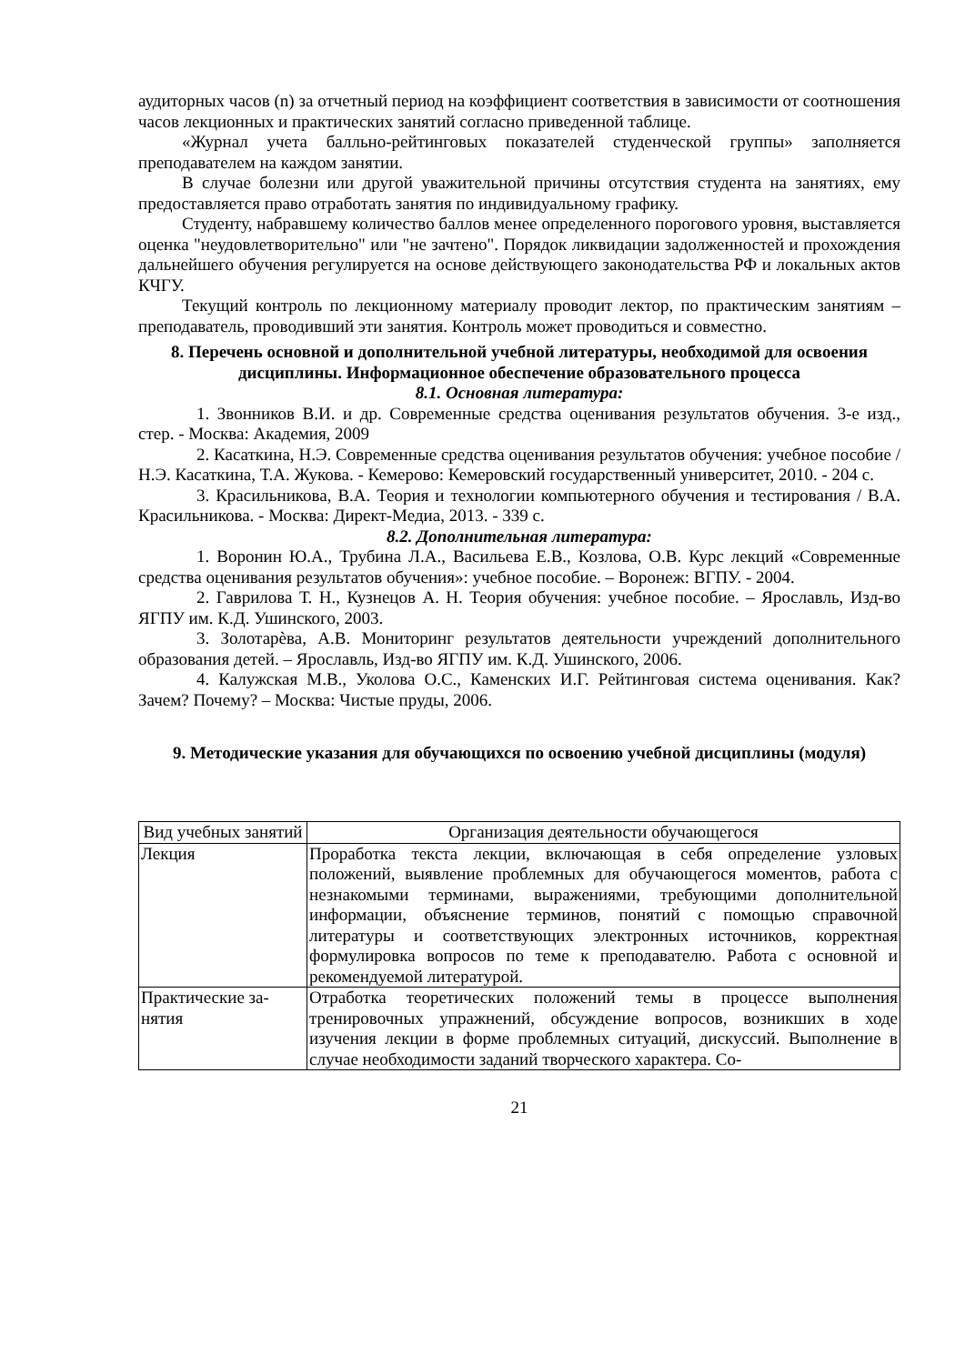аудиторных часов (n) за отчетный период на коэффициент соответствия в зависимости от соотношения часов лекционных и практических занятий согласно приведенной таблице.
«Журнал учета балльно-рейтинговых показателей студенческой группы» заполняет­ся преподавателем на каждом занятии.
В случае болезни или другой уважительной причины отсутствия студента на заняти­ях, ему предоставляется право отработать занятия по индивидуальному графику.
Студенту, набравшему количество баллов менее определенного порогового уровня, выставляется оценка "неудовлетворительно" или "не зачтено". Порядок ликвидации за­долженностей и прохождения дальнейшего обучения регулируется на основе действую­щего законодательства РФ и локальных актов КЧГУ.
Текущий контроль по лекционному материалу проводит лектор, по практическим занятиям – преподаватель, проводивший эти занятия. Контроль может проводиться и сов­местно.
8. Перечень основной и дополнительной учебной литературы, необходимой для освоения дисциплины. Информационное обеспечение образовательного процесса
8.1. Основная литература:
1. Звонников В.И. и др. Современные средства оценивания результатов обучения. 3-е изд., стер. - Москва: Академия, 2009
2. Касаткина, Н.Э. Современные средства оценивания результатов обучения: учеб­ное пособие / Н.Э. Касаткина, Т.А. Жукова. - Кемерово: Кемеровский государственный университет, 2010. - 204 с.
3. Красильникова, В.А. Теория и технологии компьютерного обучения и тестиро­вания / В.А. Красильникова. - Москва: Директ-Медиа, 2013. - 339 с.
8.2. Дополнительная литература:
1. Воронин Ю.А., Трубина Л.А., Васильева Е.В., Козлова, О.В. Курс лекций «Со­временные средства оценивания результатов обучения»: учебное пособие. – Воронеж: ВГПУ. - 2004.
2. Гаврилова Т. Н., Кузнецов А. Н. Теория обучения: учебное пособие. – Ярославль, Изд-во ЯГПУ им. К.Д. Ушинского, 2003.
3. Золотарѐва, А.В. Мониторинг результатов деятельности учреждений дополни­тельного образования детей. – Ярославль, Изд-во ЯГПУ им. К.Д. Ушинского, 2006.
4. Калужская М.В., Уколова О.С., Каменских И.Г. Рейтинговая система оценива­ния. Как? Зачем? Почему? – Москва: Чистые пруды, 2006.
9. Методические указания для обучающихся по освоению учебной дисциплины (модуля)
| Вид учебных занятий | Организация деятельности обучающегося |
| Лекция | Проработка текста лекции, включающая в себя определение узловых положений, выявление проблемных для обучающегося моментов, ра­бота с незнакомыми терминами, выражениями, требующими допол­нительной информации, объяснение терминов, понятий с помощью справочной литературы и соответствующих электронных источников, корректная формулировка вопросов по теме к преподавателю. Работа с основной и рекомендуемой литературой. |
| Практические за­нятия | Отработка теоретических положений темы в процессе выполнения тренировочных упражнений, обсуждение вопросов, возникших в ходе изучения лекции в форме проблемных ситуаций, дискуссий. Выпол­нение в случае необходимости заданий творческого характера. Со- |
21